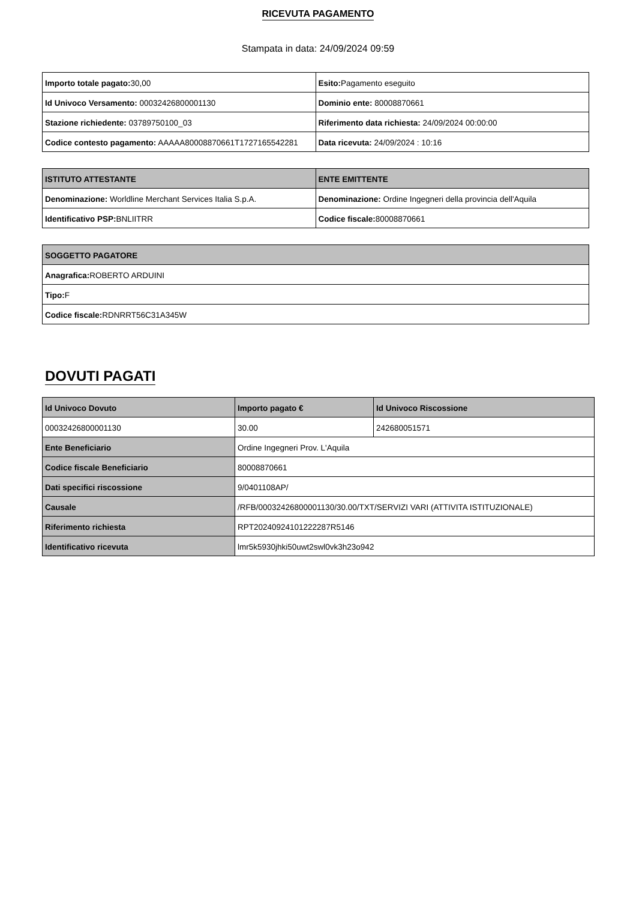RICEVUTA PAGAMENTO
Stampata in data: 24/09/2024 09:59
| Importo totale pagato: 30,00 | Esito: Pagamento eseguito |
| Id Univoco Versamento: 00032426800001130 | Dominio ente: 80008870661 |
| Stazione richiedente: 03789750100_03 | Riferimento data richiesta: 24/09/2024 00:00:00 |
| Codice contesto pagamento: AAAAA80008870661T1727165542281 | Data ricevuta: 24/09/2024 : 10:16 |
| ISTITUTO ATTESTANTE | ENTE EMITTENTE |
| --- | --- |
| Denominazione: Worldline Merchant Services Italia S.p.A. | Denominazione: Ordine Ingegneri della provincia dell'Aquila |
| Identificativo PSP: BNLIITRR | Codice fiscale: 80008870661 |
| SOGGETTO PAGATORE |
| --- |
| Anagrafica: ROBERTO ARDUINI |
| Tipo: F |
| Codice fiscale: RDNRRT56C31A345W |
DOVUTI PAGATI
| Id Univoco Dovuto | Importo pagato € | Id Univoco Riscossione |
| --- | --- | --- |
| 00032426800001130 | 30.00 | 242680051571 |
| Ente Beneficiario | Ordine Ingegneri Prov. L'Aquila | |
| Codice fiscale Beneficiario | 80008870661 | |
| Dati specifici riscossione | 9/0401108AP/ | |
| Causale | /RFB/00032426800001130/30.00/TXT/SERVIZI VARI (ATTIVITA ISTITUZIONALE) | |
| Riferimento richiesta | RPT20240924101222287R5146 | |
| Identificativo ricevuta | lmr5k5930jhki50uwt2swl0vk3h23o942 | |